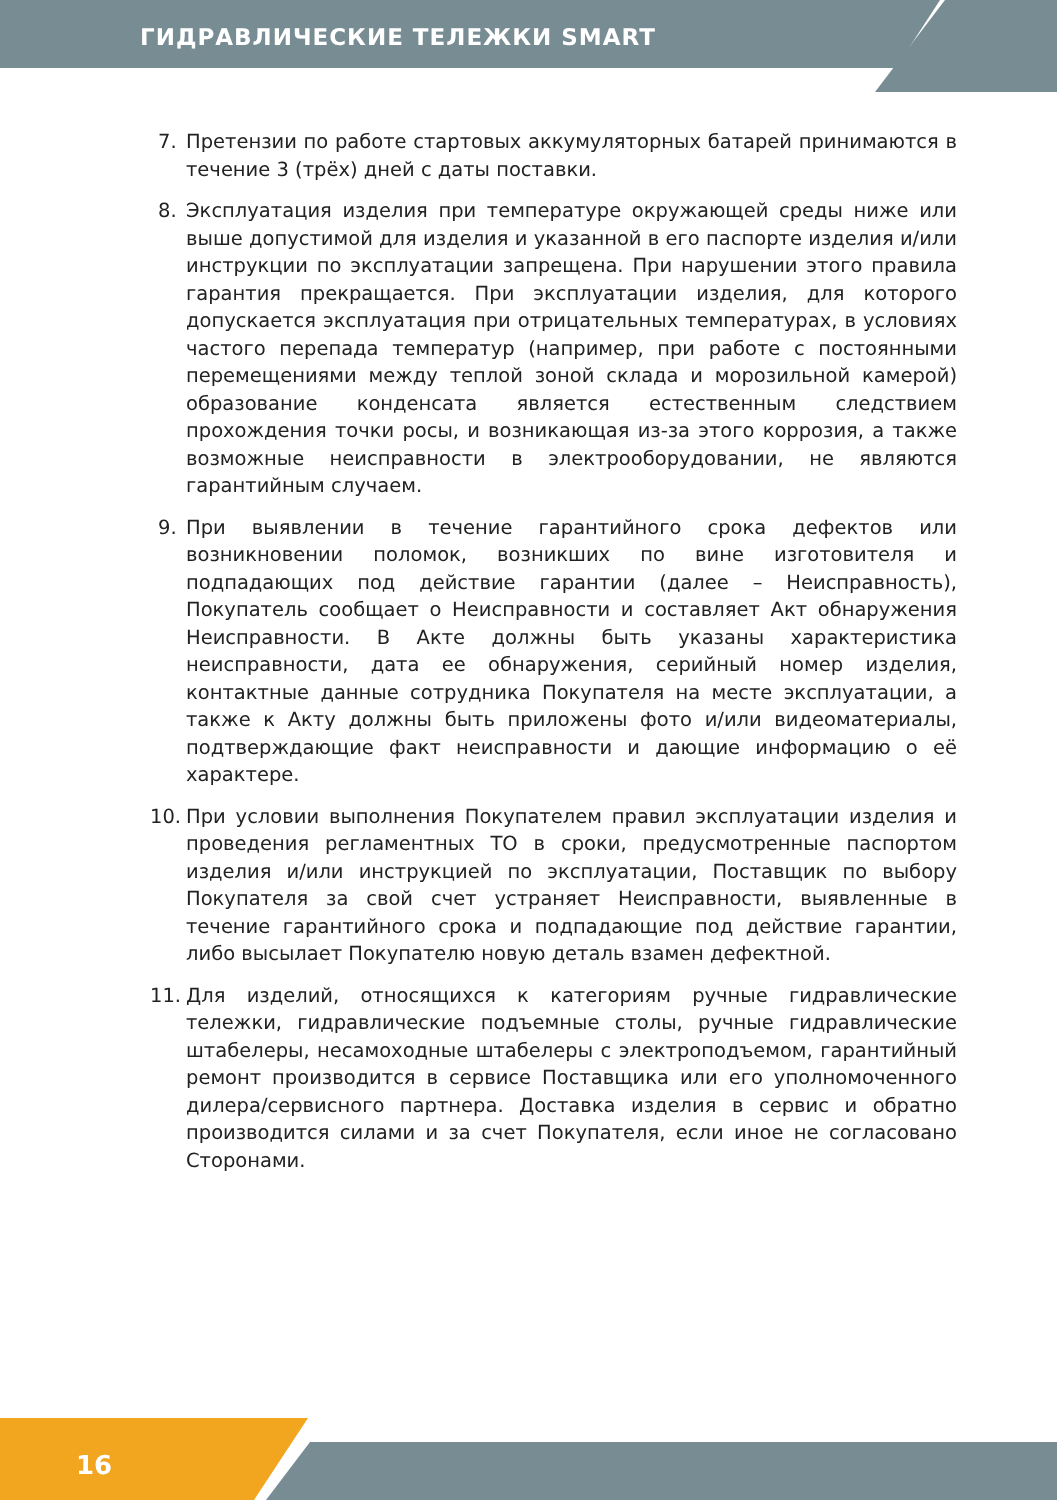ГИДРАВЛИЧЕСКИЕ ТЕЛЕЖКИ SMART
7. Претензии по работе стартовых аккумуляторных батарей принимаются в течение 3 (трёх) дней с даты поставки.
8. Эксплуатация изделия при температуре окружающей среды ниже или выше допустимой для изделия и указанной в его паспорте изделия и/или инструкции по эксплуатации запрещена. При нарушении этого правила гарантия прекращается. При эксплуатации изделия, для которого допускается эксплуатация при отрицательных температурах, в условиях частого перепада температур (например, при работе с постоянными перемещениями между теплой зоной склада и морозильной камерой) образование конденсата является естественным следствием прохождения точки росы, и возникающая из-за этого коррозия, а также возможные неисправности в электрооборудовании, не являются гарантийным случаем.
9. При выявлении в течение гарантийного срока дефектов или возникновении поломок, возникших по вине изготовителя и подпадающих под действие гарантии (далее – Неисправность), Покупатель сообщает о Неисправности и составляет Акт обнаружения Неисправности. В Акте должны быть указаны характеристика неисправности, дата ее обнаружения, серийный номер изделия, контактные данные сотрудника Покупателя на месте эксплуатации, а также к Акту должны быть приложены фото и/или видеоматериалы, подтверждающие факт неисправности и дающие информацию о её характере.
10. При условии выполнения Покупателем правил эксплуатации изделия и проведения регламентных ТО в сроки, предусмотренные паспортом изделия и/или инструкцией по эксплуатации, Поставщик по выбору Покупателя за свой счет устраняет Неисправности, выявленные в течение гарантийного срока и подпадающие под действие гарантии, либо высылает Покупателю новую деталь взамен дефектной.
11. Для изделий, относящихся к категориям ручные гидравлические тележки, гидравлические подъемные столы, ручные гидравлические штабелеры, несамоходные штабелеры с электроподъемом, гарантийный ремонт производится в сервисе Поставщика или его уполномоченного дилера/сервисного партнера. Доставка изделия в сервис и обратно производится силами и за счет Покупателя, если иное не согласовано Сторонами.
16